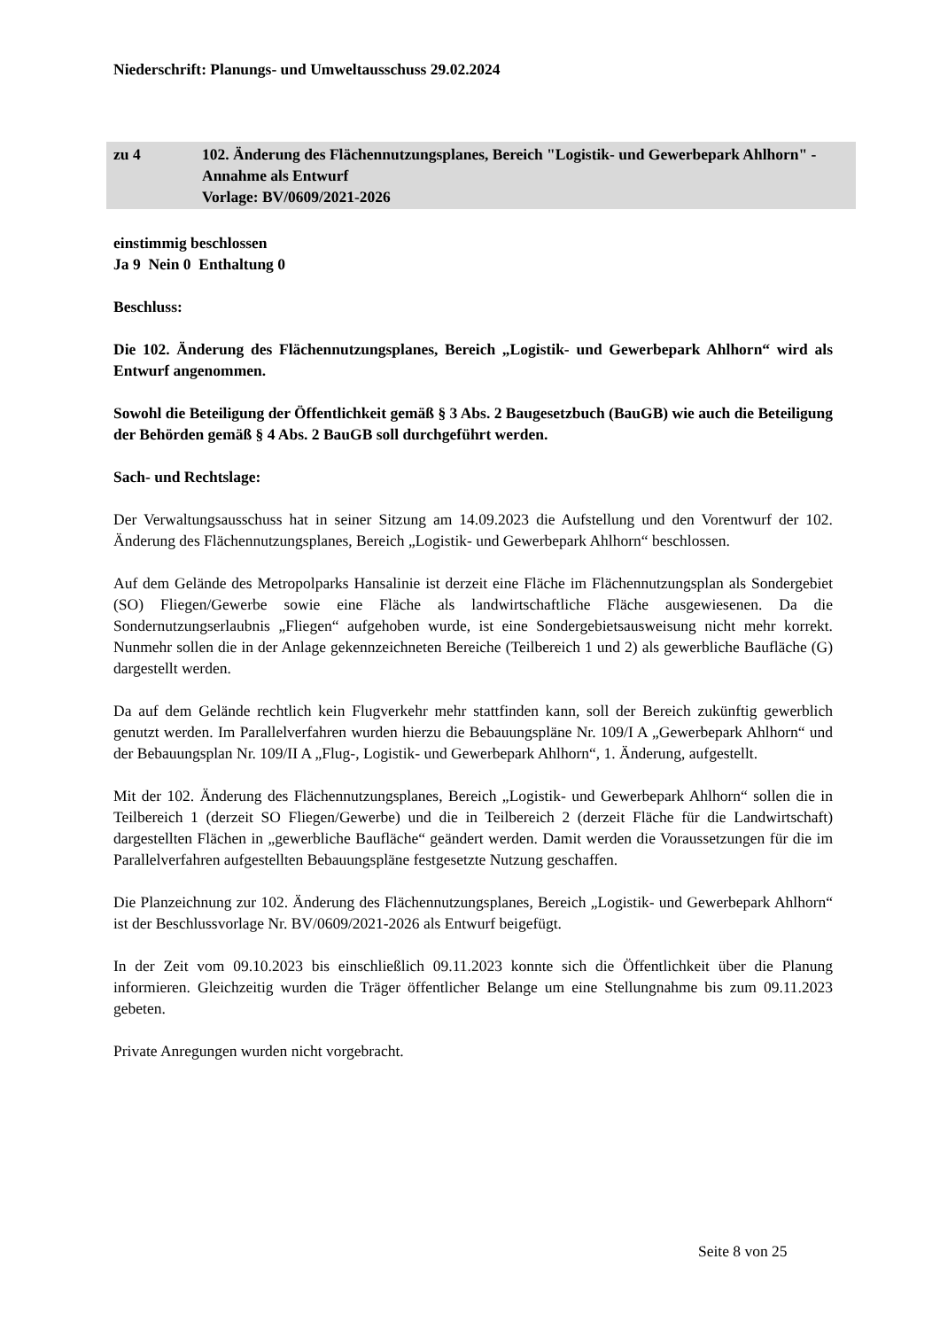Niederschrift: Planungs- und Umweltausschuss 29.02.2024
zu 4 102. Änderung des Flächennutzungsplanes, Bereich "Logistik- und Gewerbepark Ahlhorn" - Annahme als Entwurf
Vorlage: BV/0609/2021-2026
einstimmig beschlossen
Ja 9 Nein 0 Enthaltung 0
Beschluss:
Die 102. Änderung des Flächennutzungsplanes, Bereich „Logistik- und Gewerbepark Ahlhorn“ wird als Entwurf angenommen.
Sowohl die Beteiligung der Öffentlichkeit gemäß § 3 Abs. 2 Baugesetzbuch (BauGB) wie auch die Beteiligung der Behörden gemäß § 4 Abs. 2 BauGB soll durchgeführt werden.
Sach- und Rechtslage:
Der Verwaltungsausschuss hat in seiner Sitzung am 14.09.2023 die Aufstellung und den Vorentwurf der 102. Änderung des Flächennutzungsplanes, Bereich „Logistik- und Gewerbepark Ahlhorn“ beschlossen.
Auf dem Gelände des Metropolparks Hansalinie ist derzeit eine Fläche im Flächennutzungsplan als Sondergebiet (SO) Fliegen/Gewerbe sowie eine Fläche als landwirtschaftliche Fläche ausgewiesenen. Da die Sondernutzungserlaubnis „Fliegen“ aufgehoben wurde, ist eine Sondergebietsausweisung nicht mehr korrekt. Nunmehr sollen die in der Anlage gekennzeichneten Bereiche (Teilbereich 1 und 2) als gewerbliche Baufläche (G) dargestellt werden.
Da auf dem Gelände rechtlich kein Flugverkehr mehr stattfinden kann, soll der Bereich zukünftig gewerblich genutzt werden. Im Parallelverfahren wurden hierzu die Bebauungspläne Nr. 109/I A „Gewerbepark Ahlhorn“ und der Bebauungsplan Nr. 109/II A „Flug-, Logistik- und Gewerbepark Ahlhorn“, 1. Änderung, aufgestellt.
Mit der 102. Änderung des Flächennutzungsplanes, Bereich „Logistik- und Gewerbepark Ahlhorn“ sollen die in Teilbereich 1 (derzeit SO Fliegen/Gewerbe) und die in Teilbereich 2 (derzeit Fläche für die Landwirtschaft) dargestellten Flächen in „gewerbliche Baufläche“ geändert werden. Damit werden die Voraussetzungen für die im Parallelverfahren aufgestellten Bebauungspläne festgesetzte Nutzung geschaffen.
Die Planzeichnung zur 102. Änderung des Flächennutzungsplanes, Bereich „Logistik- und Gewerbepark Ahlhorn“ ist der Beschlussvorlage Nr. BV/0609/2021-2026 als Entwurf beigefügt.
In der Zeit vom 09.10.2023 bis einschließlich 09.11.2023 konnte sich die Öffentlichkeit über die Planung informieren. Gleichzeitig wurden die Träger öffentlicher Belange um eine Stellungnahme bis zum 09.11.2023 gebeten.
Private Anregungen wurden nicht vorgebracht.
Seite 8 von 25